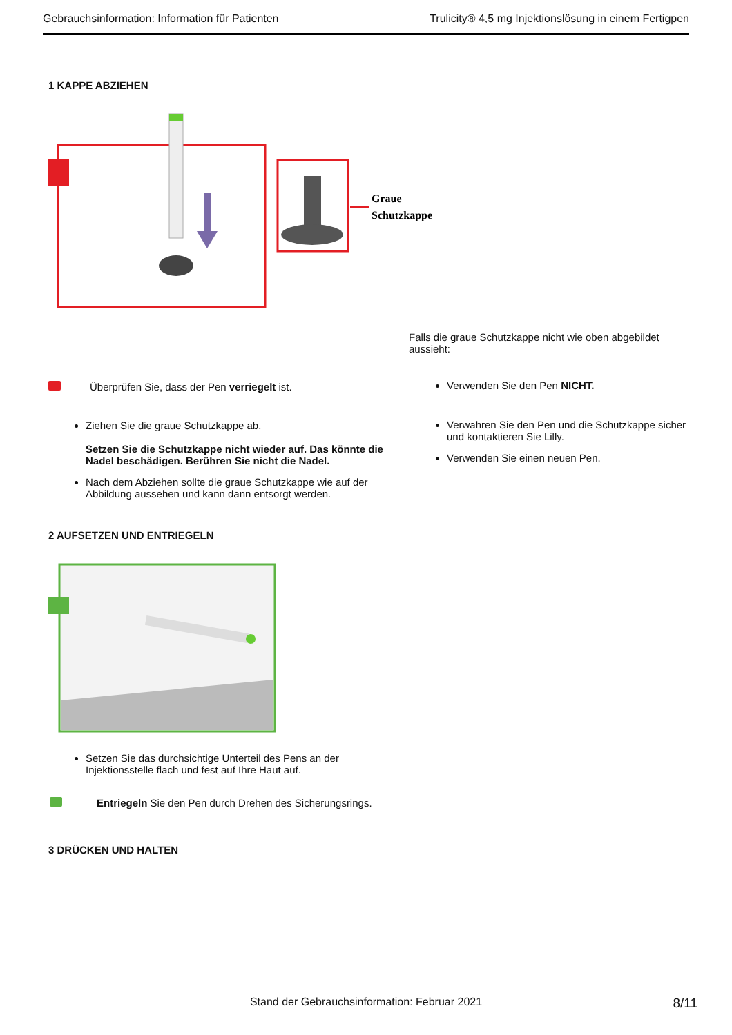Gebrauchsinformation: Information für Patienten Trulicity® 4,5 mg Injektionslösung in einem Fertigpen
1 KAPPE ABZIEHEN
Graue
Schutzkappe
Falls die graue Schutzkappe nicht wie oben abgebildet aussieht:
Überprüfen Sie, dass der Pen verriegelt ist.
Ziehen Sie die graue Schutzkappe ab.
Setzen Sie die Schutzkappe nicht wieder auf. Das könnte die Nadel beschädigen. Berühren Sie nicht die Nadel.
Nach dem Abziehen sollte die graue Schutzkappe wie auf der Abbildung aussehen und kann dann entsorgt werden.
Verwenden Sie den Pen NICHT.
Verwahren Sie den Pen und die Schutzkappe sicher und kontaktieren Sie Lilly.
Verwenden Sie einen neuen Pen.
2 AUFSETZEN UND ENTRIEGELN
Setzen Sie das durchsichtige Unterteil des Pens an der Injektionsstelle flach und fest auf Ihre Haut auf.
Entriegeln Sie den Pen durch Drehen des Sicherungsrings.
3 DRÜCKEN UND HALTEN
Stand der Gebrauchsinformation: Februar 2021 8/11